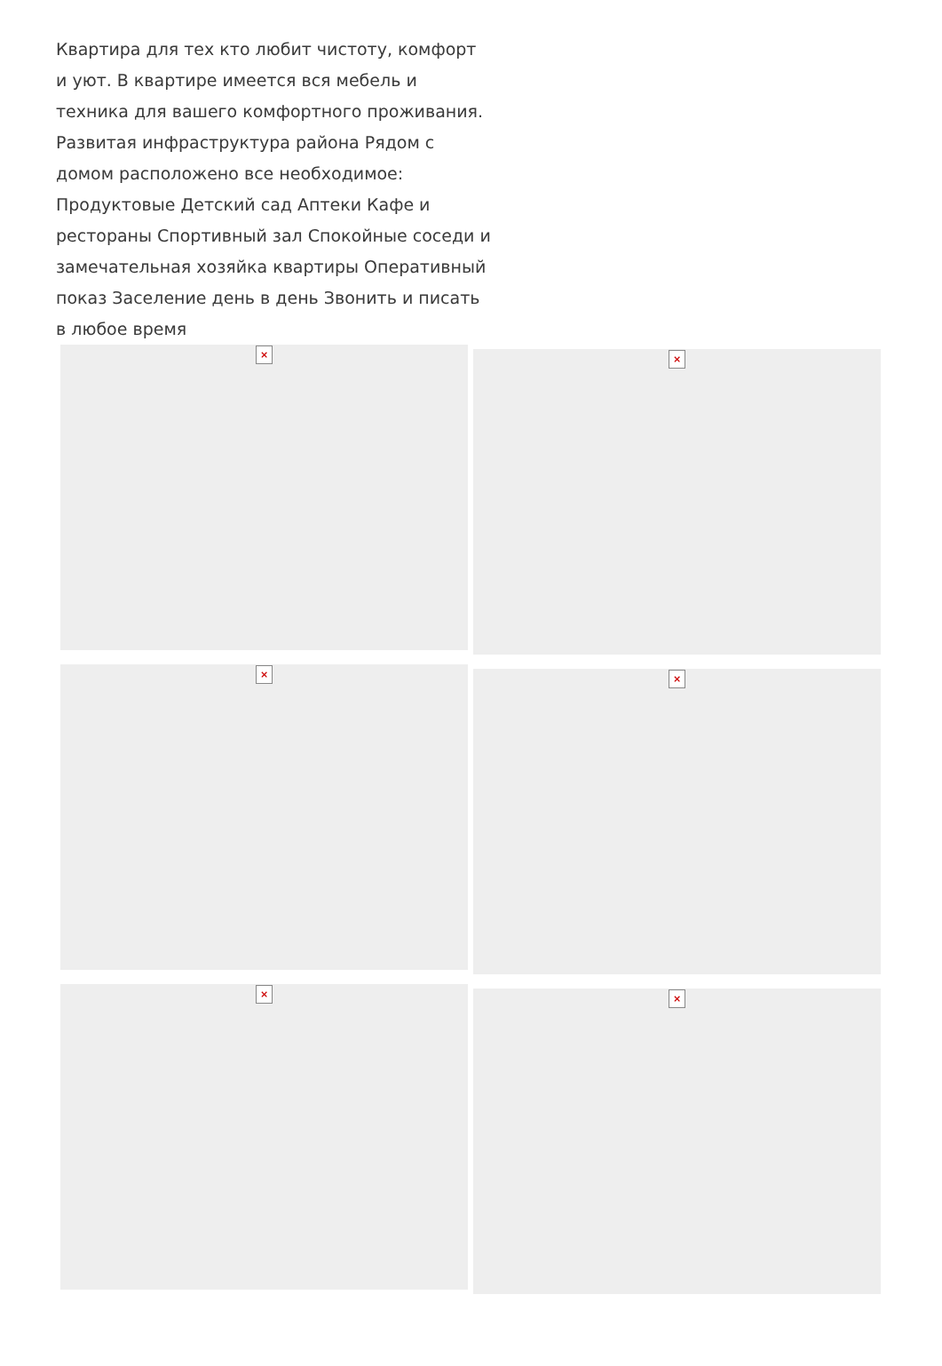Квартира для тех кто любит чистоту, комфорт и уют. В квартире имеется вся мебель и техника для вашего комфортного проживания. Развитая инфраструктура района Рядом с домом расположено все необходимое: Продуктовые Детский сад Аптеки Кафе и рестораны Спортивный зал Спокойные соседи и замечательная хозяйка квартиры Оперативный показ Заселение день в день Звонить и писать в любое время
×
×
×
×
×
×